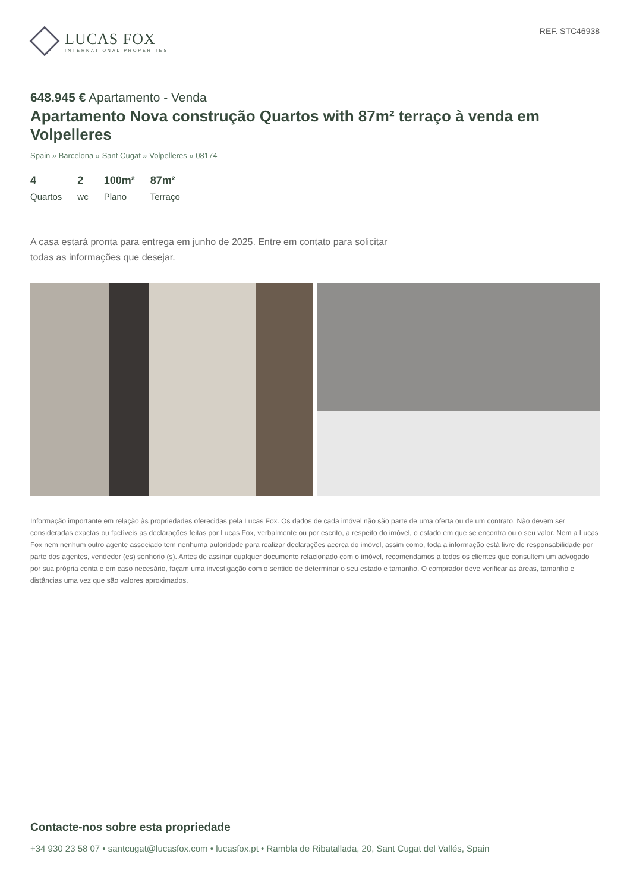LUCAS FOX
INTERNATIONAL PROPERTIES
REF. STC46938
648.945 € Apartamento - Venda
Apartamento Nova construção Quartos with 87m² terraço à venda em Volpelleres
Spain » Barcelona » Sant Cugat » Volpelleres » 08174
4
Quartos
2
wc
100m²
Plano
87m²
Terraço
A casa estará pronta para entrega em junho de 2025. Entre em contato para solicitar todas as informações que desejar.
Informação importante em relação às propriedades oferecidas pela Lucas Fox. Os dados de cada imóvel não são parte de uma oferta ou de um contrato. Não devem ser consideradas exactas ou factíveis as declarações feitas por Lucas Fox, verbalmente ou por escrito, a respeito do imóvel, o estado em que se encontra ou o seu valor. Nem a Lucas Fox nem nenhum outro agente associado tem nenhuma autoridade para realizar declarações acerca do imóvel, assim como, toda a informação está livre de responsabilidade por parte dos agentes, vendedor (es) senhorio (s). Antes de assinar qualquer documento relacionado com o imóvel, recomendamos a todos os clientes que consultem um advogado por sua própria conta e em caso necesário, façam uma investigação com o sentido de determinar o seu estado e tamanho. O comprador deve verificar as àreas, tamanho e distâncias uma vez que são valores aproximados.
Contacte-nos sobre esta propriedade
+34 930 23 58 07 • santcugat@lucasfox.com • lucasfox.pt • Rambla de Ribatallada, 20, Sant Cugat del Vallés, Spain